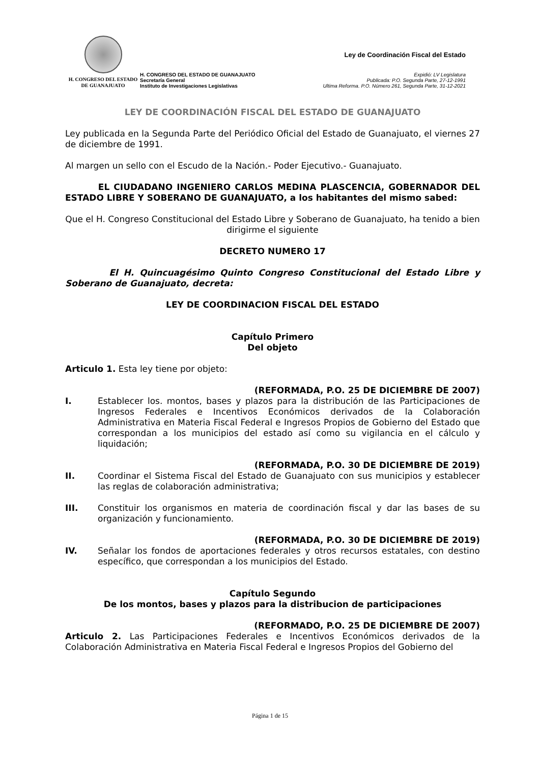H. CONGRESO DEL ESTADO
DE GUANAJUATO
H. CONGRESO DEL ESTADO DE GUANAJUATO
Secretaría General
Instituto de Investigaciones Legislativas
Ley de Coordinación Fiscal del Estado
Expidió: LV Legislatura
Publicada: P.O. Segunda Parte, 27-12-1991
Ultima Reforma. P.O. Número 261, Segunda Parte, 31-12-2021
LEY DE COORDINACIÓN FISCAL DEL ESTADO DE GUANAJUATO
Ley publicada en la Segunda Parte del Periódico Oficial del Estado de Guanajuato, el viernes 27 de diciembre de 1991.
Al margen un sello con el Escudo de la Nación.- Poder Ejecutivo.- Guanajuato.
EL CIUDADANO INGENIERO CARLOS MEDINA PLASCENCIA, GOBERNADOR DEL ESTADO LIBRE Y SOBERANO DE GUANAJUATO, a los habitantes del mismo sabed:
Que el H. Congreso Constitucional del Estado Libre y Soberano de Guanajuato, ha tenido a bien dirigirme el siguiente
DECRETO NUMERO 17
El H. Quincuagésimo Quinto Congreso Constitucional del Estado Libre y Soberano de Guanajuato, decreta:
LEY DE COORDINACION FISCAL DEL ESTADO
Capítulo Primero
Del objeto
Articulo 1. Esta ley tiene por objeto:
(REFORMADA, P.O. 25 DE DICIEMBRE DE 2007)
I. Establecer los. montos, bases y plazos para la distribución de las Participaciones de Ingresos Federales e Incentivos Económicos derivados de la Colaboración Administrativa en Materia Fiscal Federal e Ingresos Propios de Gobierno del Estado que correspondan a los municipios del estado así como su vigilancia en el cálculo y liquidación;
(REFORMADA, P.O. 30 DE DICIEMBRE DE 2019)
II. Coordinar el Sistema Fiscal del Estado de Guanajuato con sus municipios y establecer las reglas de colaboración administrativa;
III. Constituir los organismos en materia de coordinación fiscal y dar las bases de su organización y funcionamiento.
(REFORMADA, P.O. 30 DE DICIEMBRE DE 2019)
IV. Señalar los fondos de aportaciones federales y otros recursos estatales, con destino específico, que correspondan a los municipios del Estado.
Capítulo Segundo
De los montos, bases y plazos para la distribucion de participaciones
(REFORMADO, P.O. 25 DE DICIEMBRE DE 2007)
Articulo 2. Las Participaciones Federales e Incentivos Económicos derivados de la Colaboración Administrativa en Materia Fiscal Federal e Ingresos Propios del Gobierno del
Página 1 de 15